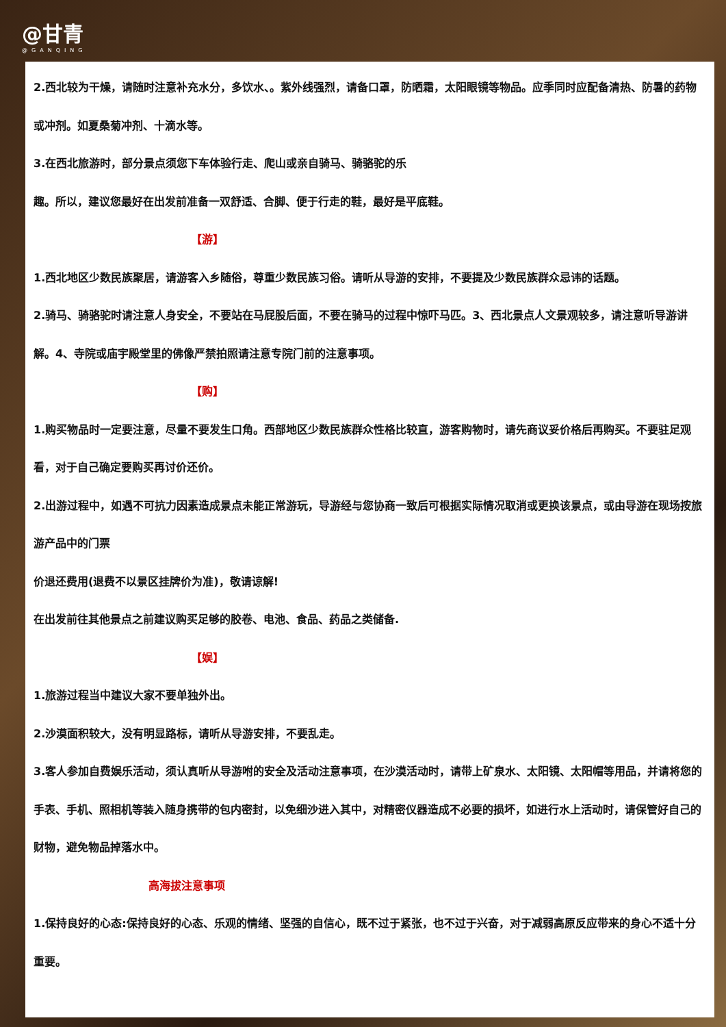@甘青
@GANQING
2.西北较为干燥，请随时注意补充水分，多饮水、。紫外线强烈，请备口罩，防晒霜，太阳眼镜等物品。应季同时应配备清热、防暑的药物或冲剂。如夏桑菊冲剂、十滴水等。
3.在西北旅游时，部分景点须您下车体验行走、爬山或亲自骑马、骑骆驼的乐
趣。所以，建议您最好在出发前准备一双舒适、合脚、便于行走的鞋，最好是平底鞋。
【游】
1.西北地区少数民族聚居，请游客入乡随俗，尊重少数民族习俗。请听从导游的安排，不要提及少数民族群众忌讳的话题。
2.骑马、骑骆驼时请注意人身安全，不要站在马屁股后面，不要在骑马的过程中惊吓马匹。3、西北景点人文景观较多，请注意听导游讲解。4、寺院或庙宇殿堂里的佛像严禁拍照请注意专院门前的注意事项。
【购】
1.购买物品时一定要注意，尽量不要发生口角。西部地区少数民族群众性格比较直，游客购物时，请先商议妥价格后再购买。不要驻足观看，对于自己确定要购买再讨价还价。
2.出游过程中，如遇不可抗力因素造成景点未能正常游玩，导游经与您协商一致后可根据实际情况取消或更换该景点，或由导游在现场按旅游产品中的门票
价退还费用(退费不以景区挂牌价为准)，敬请谅解!
在出发前往其他景点之前建议购买足够的胶卷、电池、食品、药品之类储备.
【娱】
1.旅游过程当中建议大家不要单独外出。
2.沙漠面积较大，没有明显路标，请听从导游安排，不要乱走。
3.客人参加自费娱乐活动，须认真听从导游咐的安全及活动注意事项，在沙漠活动时，请带上矿泉水、太阳镜、太阳帽等用品，并请将您的手表、手机、照相机等装入随身携带的包内密封，以免细沙进入其中，对精密仪器造成不必要的损坏，如进行水上活动时，请保管好自己的财物，避免物品掉落水中。
高海拔注意事项
1.保持良好的心态:保持良好的心态、乐观的情绪、坚强的自信心，既不过于紧张，也不过于兴奋，对于减弱高原反应带来的身心不适十分重要。